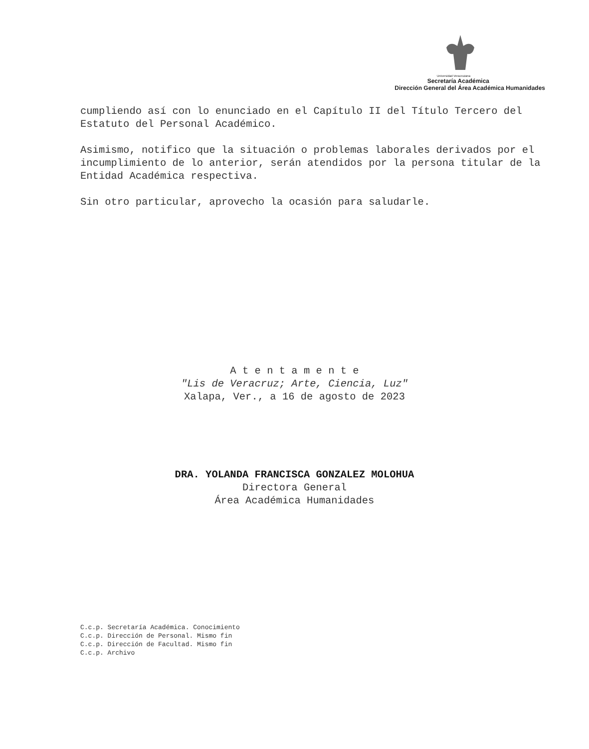Universidad Veracruzana
Secretaría Académica
Dirección General del Área Académica Humanidades
cumpliendo así con lo enunciado en el Capítulo II del Título Tercero del Estatuto del Personal Académico.
Asimismo, notifico que la situación o problemas laborales derivados por el incumplimiento de lo anterior, serán atendidos por la persona titular de la Entidad Académica respectiva.
Sin otro particular, aprovecho la ocasión para saludarle.
A t e n t a m e n t e
"Lis de Veracruz; Arte, Ciencia, Luz"
Xalapa, Ver., a 16 de agosto de 2023
DRA. YOLANDA FRANCISCA GONZALEZ MOLOHUA
Directora General
Área Académica Humanidades
C.c.p. Secretaría Académica. Conocimiento
C.c.p. Dirección de Personal. Mismo fin
C.c.p. Dirección de Facultad. Mismo fin
C.c.p. Archivo